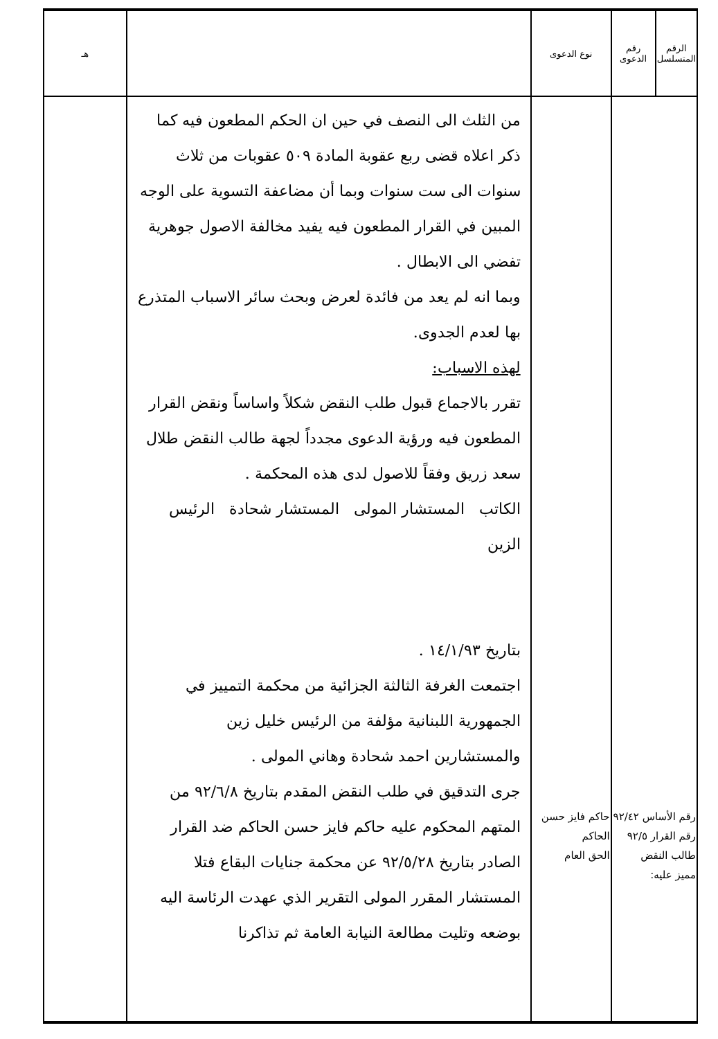| الرقم المتسلسل | رقم الدعوى | نوع الدعوى | | هـ |
| --- | --- | --- | --- | --- |
| رقم الأساس ٩٢/٤٢ رقم القرار ٩٢/٥ طالب النقض مميز عليه: | | حاكم فايز حسن الحاكم الحق العام | من الثلث الى النصف في حين ان الحكم المطعون فيه كما ذكر اعلاه قضى ربع عقوبة المادة ٥٠٩ عقوبات من ثلاث سنوات الى ست سنوات وبما أن مضاعفة التسوية على الوجه المبين في القرار المطعون فيه يفيد مخالفة الاصول جوهرية تفضي الى الابطال . وبما انه لم يعد من فائدة لعرض وبحث سائر الاسباب المتذرع بها لعدم الجدوى. لهذه الاسباب: تقرر بالاجماع قبول طلب النقض شكلاً واساساً ونقض القرار المطعون فيه ورؤية الدعوى مجدداً لجهة طالب النقض طلال سعد زريق وفقاً للاصول لدى هذه المحكمة . الكاتب المستشار المولى المستشار شحادة الرئيس الزين بتاريخ ١٤/١/٩٣ . اجتمعت الغرفة الثالثة الجزائية من محكمة التمييز في الجمهورية اللبنانية مؤلفة من الرئيس خليل زين والمستشارين احمد شحادة وهاني المولى . جرى التدقيق في طلب النقض المقدم بتاريخ ٩٢/٦/٨ من المتهم المحكوم عليه حاكم فايز حسن الحاكم ضد القرار الصادر بتاريخ ٩٢/٥/٢٨ عن محكمة جنايات البقاع فتلا المستشار المقرر المولى التقرير الذي عهدت الرئاسة اليه بوضعه وتليت مطالعة النيابة العامة ثم تذاكرنا | |